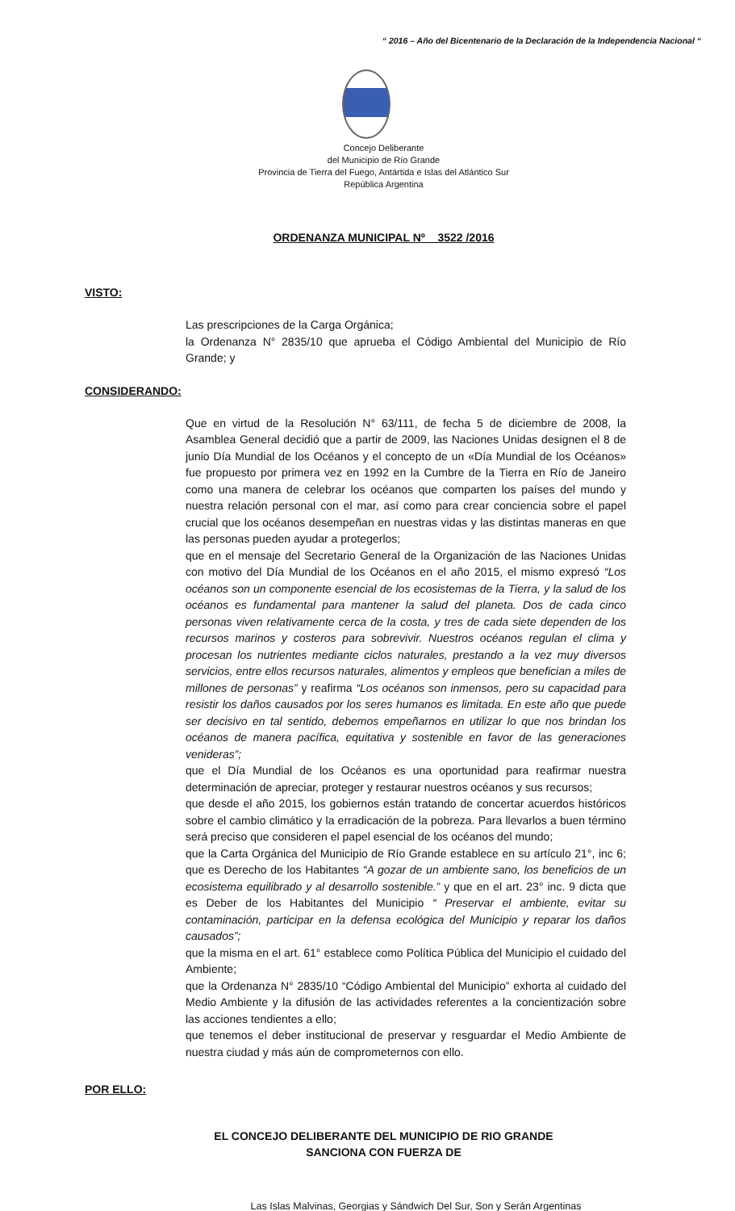“ 2016 – Año del Bicentenario de la Declaración de la Independencia Nacional “
Concejo Deliberante
del Municipio de Río Grande
Provincia de Tierra del Fuego, Antártida e Islas del Atlántico Sur
República Argentina
ORDENANZA MUNICIPAL Nº 3522 /2016
VISTO:
Las prescripciones de la Carga Orgánica;
la Ordenanza N° 2835/10 que aprueba el Código Ambiental del Municipio de Río Grande; y
CONSIDERANDO:
Que en virtud de la Resolución N° 63/111, de fecha 5 de diciembre de 2008, la Asamblea General decidió que a partir de 2009, las Naciones Unidas designen el 8 de junio Día Mundial de los Océanos y el concepto de un «Día Mundial de los Océanos» fue propuesto por primera vez en 1992 en la Cumbre de la Tierra en Río de Janeiro como una manera de celebrar los océanos que comparten los países del mundo y nuestra relación personal con el mar, así como para crear conciencia sobre el papel crucial que los océanos desempeñan en nuestras vidas y las distintas maneras en que las personas pueden ayudar a protegerlos;
que en el mensaje del Secretario General de la Organización de las Naciones Unidas con motivo del Día Mundial de los Océanos en el año 2015, el mismo expresó “Los océanos son un componente esencial de los ecosistemas de la Tierra, y la salud de los océanos es fundamental para mantener la salud del planeta. Dos de cada cinco personas viven relativamente cerca de la costa, y tres de cada siete dependen de los recursos marinos y costeros para sobrevivir. Nuestros océanos regulan el clima y procesan los nutrientes mediante ciclos naturales, prestando a la vez muy diversos servicios, entre ellos recursos naturales, alimentos y empleos que benefician a miles de millones de personas” y reafirma “Los océanos son inmensos, pero su capacidad para resistir los daños causados por los seres humanos es limitada. En este año que puede ser decisivo en tal sentido, debemos empeñarnos en utilizar lo que nos brindan los océanos de manera pacífica, equitativa y sostenible en favor de las generaciones venideras”;
que el Día Mundial de los Océanos es una oportunidad para reafirmar nuestra determinación de apreciar, proteger y restaurar nuestros océanos y sus recursos;
que desde el año 2015, los gobiernos están tratando de concertar acuerdos históricos sobre el cambio climático y la erradicación de la pobreza. Para llevarlos a buen término será preciso que consideren el papel esencial de los océanos del mundo;
que la Carta Orgánica del Municipio de Río Grande establece en su artículo 21°, inc 6; que es Derecho de los Habitantes “A gozar de un ambiente sano, los beneficios de un ecosistema equilibrado y al desarrollo sostenible.” y que en el art. 23° inc. 9 dicta que es Deber de los Habitantes del Municipio “ Preservar el ambiente, evitar su contaminación, participar en la defensa ecológica del Municipio y reparar los daños causados”;
que la misma en el art. 61° establece como Política Pública del Municipio el cuidado del Ambiente;
que la Ordenanza N° 2835/10 “Código Ambiental del Municipio” exhorta al cuidado del Medio Ambiente y la difusión de las actividades referentes a la concientización sobre las acciones tendientes a ello;
que tenemos el deber institucional de preservar y resguardar el Medio Ambiente de nuestra ciudad y más aún de comprometernos con ello.
POR ELLO:
EL CONCEJO DELIBERANTE DEL MUNICIPIO DE RIO GRANDE
SANCIONA CON FUERZA DE
Las Islas Malvinas, Georgias y Sándwich Del Sur, Son y Serán Argentinas